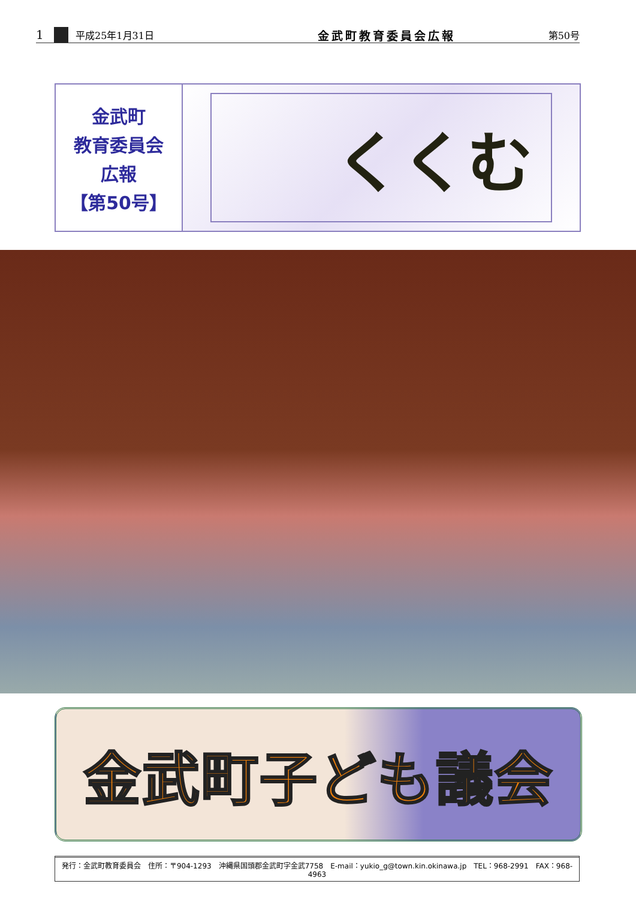1 平成25年1月31日 金武町教育委員会広報 第50号
金武町
教育委員会
広報
【第50号】
くくむ
金武町子ども議会
発行：金武町教育委員会　住所：〒904-1293　沖縄県国頭郡金武町字金武7758　E-mail：yukio_g@town.kin.okinawa.jp　TEL：968-2991　FAX：968-4963